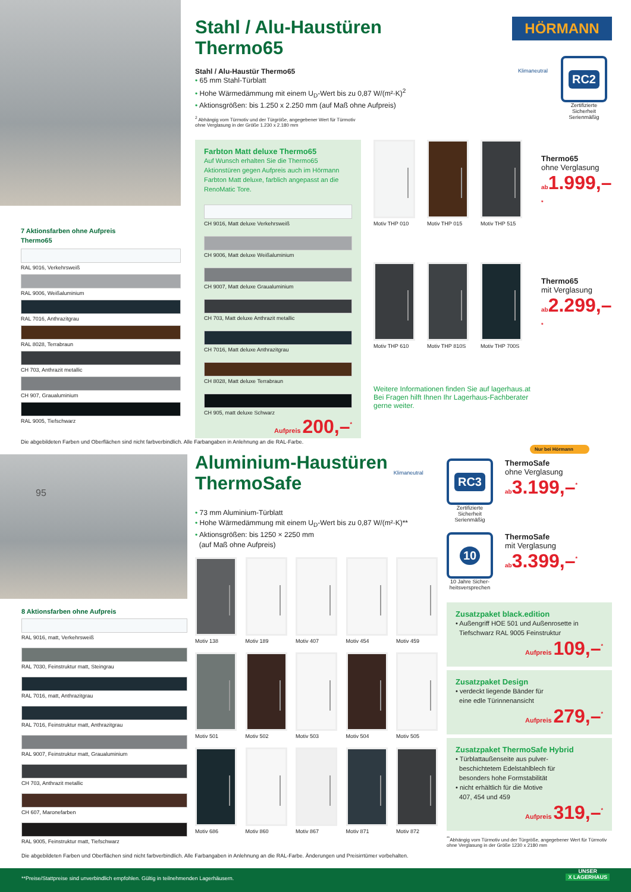7 Aktionsfarben ohne Aufpreis
Thermo65
RAL 9016, Verkehrsweiß
RAL 9006, Weißaluminium
RAL 7016, Anthrazitgrau
RAL 8028, Terrabraun
CH 703, Anthrazit metallic
CH 907, Graualuminium
RAL 9005, Tiefschwarz
Stahl / Alu-Haustüren
Thermo65
Stahl / Alu-Haustür Thermo65
• 65 mm Stahl-Türblatt
• Hohe Wärmedämmung mit einem U<sub>D</sub>-Wert bis zu 0,87 W/(m²·K)<sup>2</sup>
• Aktionsgrößen: bis 1.250 x 2.250 mm (auf Maß ohne Aufpreis)
<sup>2</sup> Abhängig vom Türmotiv und der Türgröße, angegebener Wert für Türmotiv
ohne Verglasung in der Größe 1.230 x 2.180 mm
HÖRMANN
Klimaneutral
RC2
Zertifizierte
Sicherheit
Serienmäßig
Farbton Matt deluxe Thermo65
Auf Wunsch erhalten Sie die Thermo65 Aktionstüren gegen Aufpreis auch im Hörmann Farbton Matt deluxe, farblich angepasst an die RenoMatic Tore.
CH 9016, Matt deluxe Verkehrsweiß
CH 9006, Matt deluxe Weißaluminium
CH 9007, Matt deluxe Graualuminium
CH 703, Matt deluxe Anthrazit metallic
CH 7016, Matt deluxe Anthrazitgrau
CH 8028, Matt deluxe Terrabraun
CH 905, matt deluxe Schwarz
Aufpreis 200,–<sup>*</sup>
Motiv THP 010 Motiv THP 015 Motiv THP 515
Thermo65
ohne Verglasung
ab1.999,–<sup>*</sup>
Motiv THP 610 Motiv THP 810S Motiv THP 700S
Thermo65
mit Verglasung
ab2.299,–<sup>*</sup>
Weitere Informationen finden Sie auf lagerhaus.at
Bei Fragen hilft Ihnen Ihr Lagerhaus-Fachberater
gerne weiter.
Die abgebildeten Farben und Oberflächen sind nicht farbverbindlich. Alle Farbangaben in Anlehnung an die RAL-Farbe.
95
8 Aktionsfarben ohne Aufpreis
RAL 9016, matt, Verkehrsweiß
RAL 7030, Feinstruktur matt, Steingrau
RAL 7016, matt, Anthrazitgrau
RAL 7016, Feinstruktur matt, Anthrazitgrau
RAL 9007, Feinstruktur matt, Graualuminium
CH 703, Anthrazit metallic
CH 607, Maronefarben
RAL 9005, Feinstruktur matt, Tiefschwarz
Aluminium-Haustüren
ThermoSafe
Klimaneutral
• 73 mm Aluminium-Türblatt
• Hohe Wärmedämmung mit einem U<sub>D</sub>-Wert bis zu 0,87 W/(m²·K)**
• Aktionsgrößen: bis 1250 × 2250 mm
(auf Maß ohne Aufpreis)
Motiv 138
Motiv 189
Motiv 407
Motiv 454
Motiv 459
Motiv 501
Motiv 502
Motiv 503
Motiv 504
Motiv 505
Motiv 686
Motiv 860
Motiv 867
Motiv 871
Motiv 872
Nur bei Hörmann
RC3
Zertifizierte
Sicherheit
Serienmäßig
ThermoSafe
ohne Verglasung
ab3.199,–<sup>*</sup>
10
10 Jahre Sicher-
heitsversprechen
ThermoSafe
mit Verglasung
ab3.399,–<sup>*</sup>
Zusatzpaket black.edition
• Außengriff HOE 501 und Außenrosette in
Tiefschwarz RAL 9005 Feinstruktur
Aufpreis 109,–<sup>*</sup>
Zusatzpaket Design
• verdeckt liegende Bänder für
eine edle Türinnenansicht
Aufpreis 279,–<sup>*</sup>
Zusatzpaket ThermoSafe Hybrid
• Türblattaußenseite aus pulver-
beschichtetem Edelstahlblech für
besonders hohe Formstabilität
• nicht erhältlich für die Motive
407, 454 und 459
Aufpreis 319,–<sup>*</sup>
<sup>**</sup> Abhängig vom Türmotiv und der Türgröße, angegebener Wert für Türmotiv ohne Verglasung in der Größe 1230 x 2180 mm
Die abgebildeten Farben und Oberflächen sind nicht farbverbindlich. Alle Farbangaben in Anlehnung an die RAL-Farbe. Änderungen und Preisirrtümer vorbehalten.
**Preise/Stattpreise sind unverbindlich empfohlen. Gültig in teilnehmenden Lagerhäusern. UNSER
X LAGERHAUS